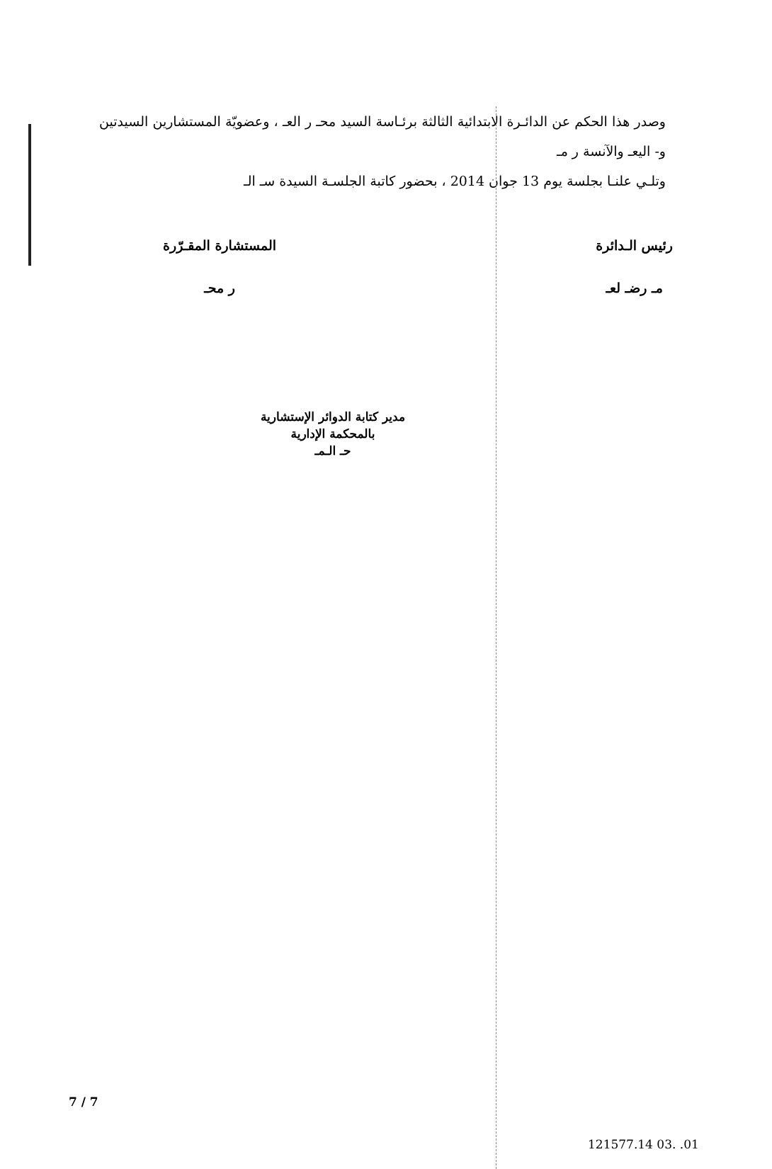وصدر هذا الحكم عن الدائـرة الابتدائية الثالثة برئـاسة السيد محـ ر العـ ، وعضويّة المستشارين السيدتين و- اليعـ والآنسة ر مـ
وتلـي علنـا بجلسة يوم 13 جوان 2014 ، بحضور كاتبة الجلسـة السيدة سـ الـ
رئيس الـدائرة
مـ رضـ لعـ
المستشارة المقـرّرة
ر محـ
مدير كتابة الدوائر الإستشارية
بالمحكمة الإدارية
حـ الـمـ
7 / 7
121577.14 03. .01